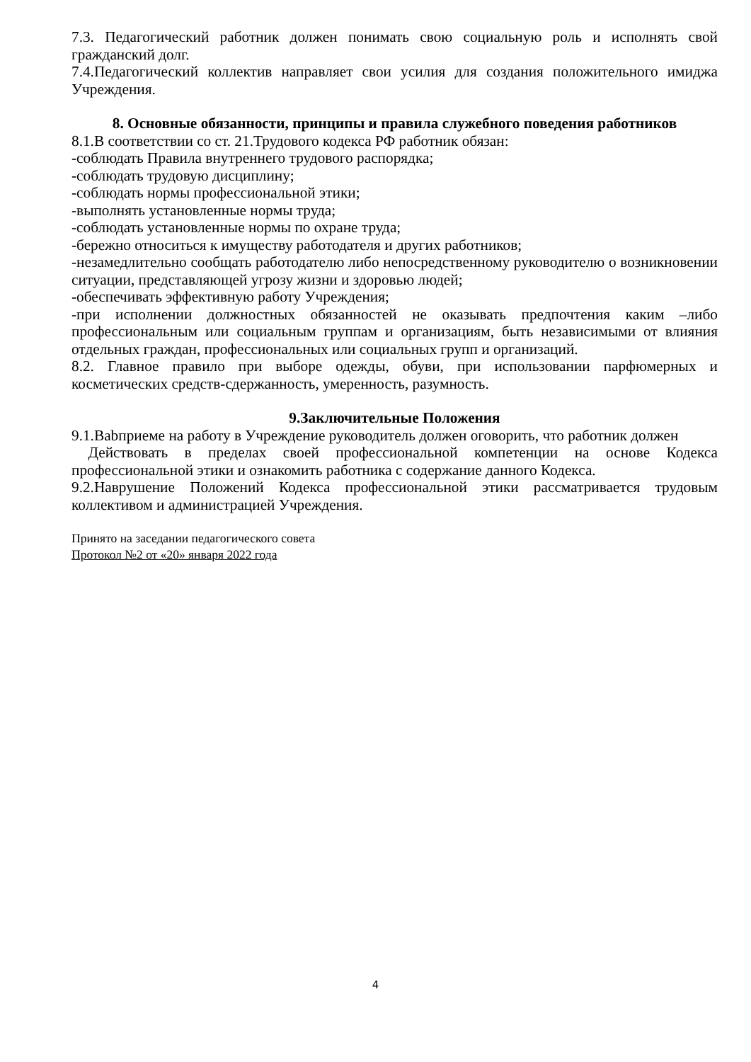7.3. Педагогический работник должен понимать свою социальную роль и исполнять свой гражданский долг.
7.4.Педагогический коллектив направляет свои усилия для создания положительного имиджа Учреждения.
8. Основные обязанности, принципы и правила служебного поведения работников
8.1.В соответствии со ст. 21.Трудового кодекса РФ работник обязан:
-соблюдать Правила внутреннего трудового распорядка;
-соблюдать трудовую дисциплину;
-соблюдать нормы профессиональной этики;
-выполнять установленные нормы труда;
-соблюдать установленные нормы по охране труда;
-бережно относиться к имуществу работодателя и других работников;
-незамедлительно сообщать работодателю либо непосредственному руководителю о возникновении ситуации, представляющей угрозу жизни и здоровью людей;
-обеспечивать эффективную работу Учреждения;
-при исполнении должностных обязанностей не оказывать предпочтения каким –либо профессиональным или социальным группам и организациям, быть независимыми от влияния отдельных граждан, профессиональных или социальных групп и организаций.
8.2. Главное правило при выборе одежды, обуви, при использовании парфюмерных и косметических средств-сдержанность, умеренность, разумность.
9.Заключительные Положения
9.1.Babприеме на работу в Учреждение руководитель должен оговорить, что работник должен
Действовать в пределах своей профессиональной компетенции на основе Кодекса профессиональной этики и ознакомить работника с содержание данного Кодекса.
9.2.Наврушение Положений Кодекса профессиональной этики рассматривается трудовым коллективом и администрацией Учреждения.
Принято на заседании педагогического совета
Протокол №2 от «20» января 2022 года
4